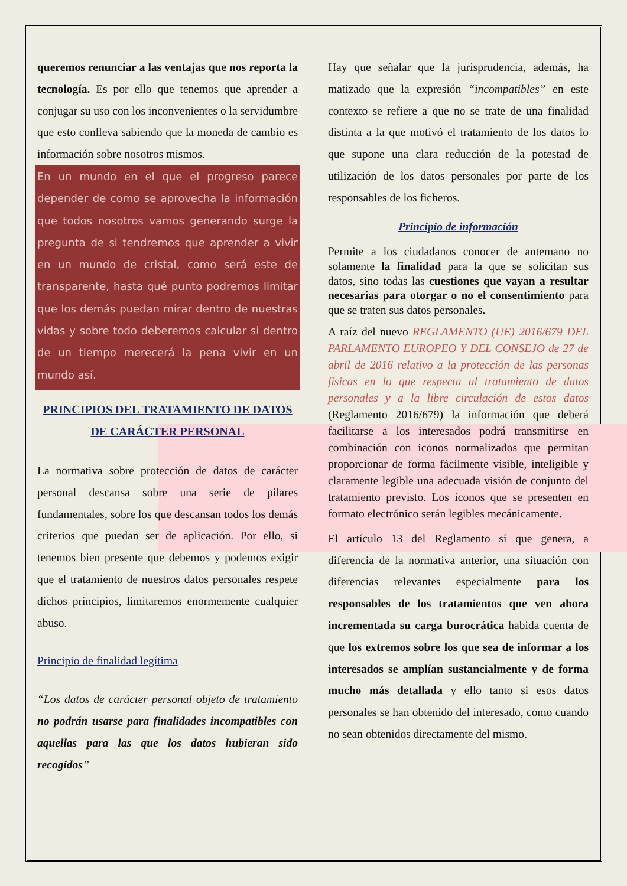queremos renunciar a las ventajas que nos reporta la tecnología. Es por ello que tenemos que aprender a conjugar su uso con los inconvenientes o la servidumbre que esto conlleva sabiendo que la moneda de cambio es información sobre nosotros mismos.
En un mundo en el que el progreso parece depender de como se aprovecha la información que todos nosotros vamos generando surge la pregunta de si tendremos que aprender a vivir en un mundo de cristal, como será este de transparente, hasta qué punto podremos limitar que los demás puedan mirar dentro de nuestras vidas y sobre todo deberemos calcular si dentro de un tiempo merecerá la pena vivir en un mundo así.
PRINCIPIOS DEL TRATAMIENTO DE DATOS DE CARÁCTER PERSONAL
La normativa sobre protección de datos de carácter personal descansa sobre una serie de pilares fundamentales, sobre los que descansan todos los demás criterios que puedan ser de aplicación. Por ello, si tenemos bien presente que debemos y podemos exigir que el tratamiento de nuestros datos personales respete dichos principios, limitaremos enormemente cualquier abuso.
Principio de finalidad legítima
“Los datos de carácter personal objeto de tratamiento no podrán usarse para finalidades incompatibles con aquellas para las que los datos hubieran sido recogidos”
Hay que señalar que la jurisprudencia, además, ha matizado que la expresión “incompatibles” en este contexto se refiere a que no se trate de una finalidad distinta a la que motivó el tratamiento de los datos lo que supone una clara reducción de la potestad de utilización de los datos personales por parte de los responsables de los ficheros.
Principio de información
Permite a los ciudadanos conocer de antemano no solamente la finalidad para la que se solicitan sus datos, sino todas las cuestiones que vayan a resultar necesarias para otorgar o no el consentimiento para que se traten sus datos personales.
A raíz del nuevo REGLAMENTO (UE) 2016/679 DEL PARLAMENTO EUROPEO Y DEL CONSEJO de 27 de abril de 2016 relativo a la protección de las personas físicas en lo que respecta al tratamiento de datos personales y a la libre circulación de estos datos (Reglamento 2016/679) la información que deberá facilitarse a los interesados podrá transmitirse en combinación con iconos normalizados que permitan proporcionar de forma fácilmente visible, inteligible y claramente legible una adecuada visión de conjunto del tratamiento previsto. Los iconos que se presenten en formato electrónico serán legibles mecánicamente.
El artículo 13 del Reglamento sí que genera, a diferencia de la normativa anterior, una situación con diferencias relevantes especialmente para los responsables de los tratamientos que ven ahora incrementada su carga burocrática habida cuenta de que los extremos sobre los que sea de informar a los interesados se amplían sustancialmente y de forma mucho más detallada y ello tanto si esos datos personales se han obtenido del interesado, como cuando no sean obtenidos directamente del mismo.